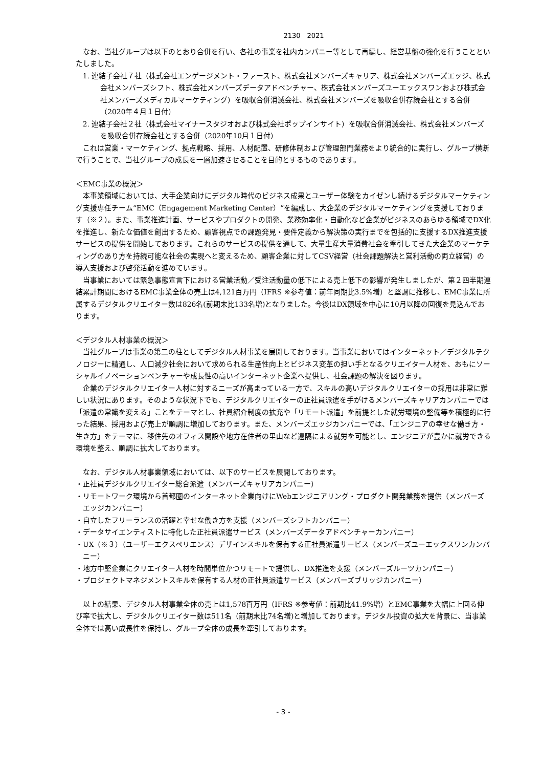2130　2021
なお、当社グループは以下のとおり合併を行い、各社の事業を社内カンパニー等として再編し、経営基盤の強化を行うことといたしました。
1. 連結子会社７社（株式会社エンゲージメント・ファースト、株式会社メンバーズキャリア、株式会社メンバーズエッジ、株式会社メンバーズシフト、株式会社メンバーズデータアドベンチャー、株式会社メンバーズユーエックスワンおよび株式会社メンバーズメディカルマーケティング）を吸収合併消滅会社、株式会社メンバーズを吸収合併存続会社とする合併（2020年４月１日付）
2. 連結子会社２社（株式会社マイナースタジオおよび株式会社ポップインサイト）を吸収合併消滅会社、株式会社メンバーズを吸収合併存続会社とする合併（2020年10月１日付）
これは営業・マーケティング、拠点戦略、採用、人材配置、研修体制および管理部門業務をより統合的に実行し、グループ横断で行うことで、当社グループの成長を一層加速させることを目的とするものであります。
＜EMC事業の概況＞
本事業領域においては、大手企業向けにデジタル時代のビジネス成果とユーザー体験をカイゼンし続けるデジタルマーケティング支援専任チーム“EMC（Engagement Marketing Center）”を編成し、大企業のデジタルマーケティングを支援しております（※２）。また、事業推進計画、サービスやプロダクトの開発、業務効率化・自動化など企業がビジネスのあらゆる領域でDX化を推進し、新たな価値を創出するため、顧客視点での課題発見・要件定義から解決策の実行までを包括的に支援するDX推進支援サービスの提供を開始しております。これらのサービスの提供を通して、大量生産大量消費社会を牽引してきた大企業のマーケティングのあり方を持続可能な社会の実現へと変えるため、顧客企業に対してCSV経営（社会課題解決と営利活動の両立経営）の導入支援および啓発活動を進めています。
当事業においては緊急事態宣言下における営業活動／受注活動量の低下による売上低下の影響が発生しましたが、第２四半期連結累計期間におけるEMC事業全体の売上は4,121百万円（IFRS ※参考値：前年同期比3.5%増）と堅調に推移し、EMC事業に所属するデジタルクリエイター数は826名(前期末比133名増)となりました。今後はDX領域を中心に10月以降の回復を見込んでおります。
＜デジタル人材事業の概況＞
当社グループは事業の第二の柱としてデジタル人材事業を展開しております。当事業においてはインターネット／デジタルテクノロジーに精通し、人口減少社会において求められる生産性向上とビジネス変革の担い手となるクリエイター人材を、おもにソーシャルイノベーションベンチャーや成長性の高いインターネット企業へ提供し、社会課題の解決を図ります。
企業のデジタルクリエイター人材に対するニーズが高まっている一方で、スキルの高いデジタルクリエイターの採用は非常に難しい状況にあります。そのような状況下でも、デジタルクリエイターの正社員派遣を手がけるメンバーズキャリアカンパニーでは「派遣の常識を変える」ことをテーマとし、社員紹介制度の拡充や「リモート派遣」を前提とした就労環境の整備等を積極的に行った結果、採用および売上が順調に増加しております。また、メンバーズエッジカンパニーでは、「エンジニアの幸せな働き方・生き方」をテーマに、移住先のオフィス開設や地方在住者の里山など遠隔による就労を可能とし、エンジニアが豊かに就労できる環境を整え、順調に拡大しております。
なお、デジタル人材事業領域においては、以下のサービスを展開しております。
・正社員デジタルクリエイター総合派遣（メンバーズキャリアカンパニー）
・リモートワーク環境から首都圏のインターネット企業向けにWebエンジニアリング・プロダクト開発業務を提供（メンバーズエッジカンパニー）
・自立したフリーランスの活躍と幸せな働き方を支援（メンバーズシフトカンパニー）
・データサイエンティストに特化した正社員派遣サービス（メンバーズデータアドベンチャーカンパニー）
・UX（※３）（ユーザーエクスペリエンス）デザインスキルを保有する正社員派遣サービス（メンバーズユーエックスワンカンパニー）
・地方中堅企業にクリエイター人材を時間単位かつリモートで提供し、DX推進を支援（メンバーズルーツカンパニー）
・プロジェクトマネジメントスキルを保有する人材の正社員派遣サービス（メンバーズブリッジカンパニー）
以上の結果、デジタル人材事業全体の売上は1,578百万円（IFRS ※参考値：前期比41.9%増）とEMC事業を大幅に上回る伸び率で拡大し、デジタルクリエイター数は511名（前期末比74名増)と増加しております。デジタル投資の拡大を背景に、当事業全体では高い成長性を保持し、グループ全体の成長を牽引しております。
- 3 -